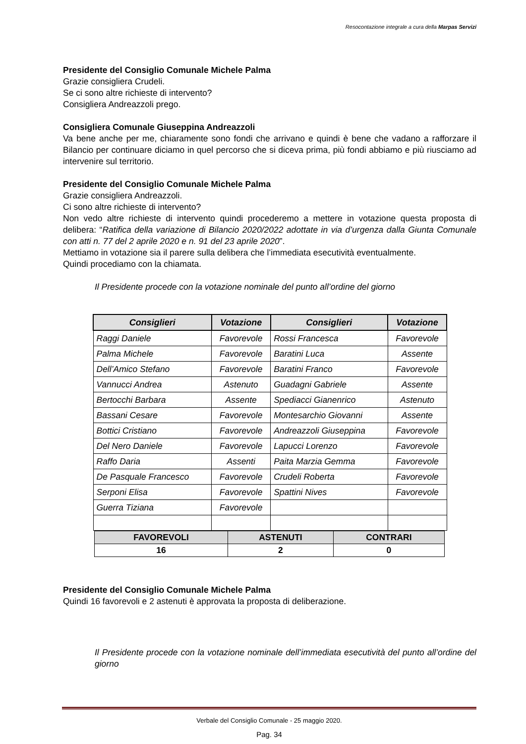Resocontazione integrale a cura della Marpas Servizi
Presidente del Consiglio Comunale Michele Palma
Grazie consigliera Crudeli.
Se ci sono altre richieste di intervento?
Consigliera Andreazzoli prego.
Consigliera Comunale Giuseppina Andreazzoli
Va bene anche per me, chiaramente sono fondi che arrivano e quindi è bene che vadano a rafforzare il Bilancio per continuare diciamo in quel percorso che si diceva prima, più fondi abbiamo e più riusciamo ad intervenire sul territorio.
Presidente del Consiglio Comunale Michele Palma
Grazie consigliera Andreazzoli.
Ci sono altre richieste di intervento?
Non vedo altre richieste di intervento quindi procederemo a mettere in votazione questa proposta di delibera: “Ratifica della variazione di Bilancio 2020/2022 adottate in via d’urgenza dalla Giunta Comunale con atti n. 77 del 2 aprile 2020 e n. 91 del 23 aprile 2020”.
Mettiamo in votazione sia il parere sulla delibera che l’immediata esecutività eventualmente.
Quindi procediamo con la chiamata.
Il Presidente procede con la votazione nominale del punto all’ordine del giorno
| Consiglieri | Votazione | Consiglieri | Votazione |
| --- | --- | --- | --- |
| Raggi Daniele | Favorevole | Rossi Francesca | Favorevole |
| Palma Michele | Favorevole | Baratini Luca | Assente |
| Dell’Amico Stefano | Favorevole | Baratini Franco | Favorevole |
| Vannucci Andrea | Astenuto | Guadagni Gabriele | Assente |
| Bertocchi Barbara | Assente | Spediacci Gianenrico | Astenuto |
| Bassani Cesare | Favorevole | Montesarchio Giovanni | Assente |
| Bottici Cristiano | Favorevole | Andreazzoli Giuseppina | Favorevole |
| Del Nero Daniele | Favorevole | Lapucci Lorenzo | Favorevole |
| Raffo Daria | Assenti | Paita Marzia Gemma | Favorevole |
| De Pasquale Francesco | Favorevole | Crudeli Roberta | Favorevole |
| Serponi Elisa | Favorevole | Spattini Nives | Favorevole |
| Guerra Tiziana | Favorevole | | |
| FAVOREVOLI | ASTENUTI | CONTRARI |
| --- | --- | --- |
| 16 | 2 | 0 |
Presidente del Consiglio Comunale Michele Palma
Quindi 16 favorevoli e 2 astenuti è approvata la proposta di deliberazione.
Il Presidente procede con la votazione nominale dell’immediata esecutività del punto all’ordine del giorno
Verbale del Consiglio Comunale - 25 maggio 2020.
Pag. 34